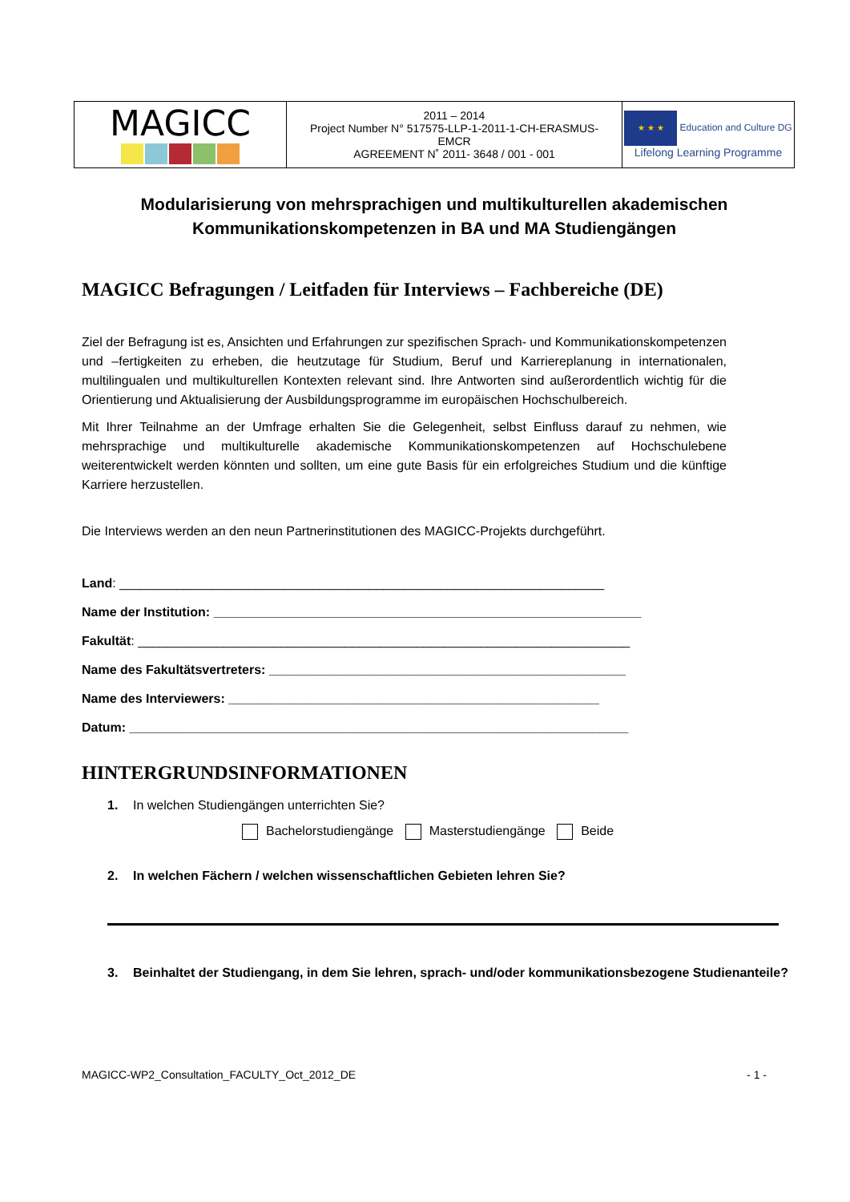| MAGICC | 2011 – 2014 Project Number N° 517575-LLP-1-2011-1-CH-ERASMUS- EMCR AGREEMENT N˚ 2011- 3648 / 001 - 001 | ★ ★ ★ Education and Culture DG Lifelong Learning Programme |
Modularisierung von mehrsprachigen und multikulturellen akademischen Kommunikationskompetenzen in BA und MA Studiengängen
MAGICC Befragungen / Leitfaden für Interviews – Fachbereiche (DE)
Ziel der Befragung ist es, Ansichten und Erfahrungen zur spezifischen Sprach- und Kommunikationskompetenzen und –fertigkeiten zu erheben, die heutzutage für Studium, Beruf und Karriereplanung in internationalen, multilingualen und multikulturellen Kontexten relevant sind. Ihre Antworten sind außerordentlich wichtig für die Orientierung und Aktualisierung der Ausbildungsprogramme im europäischen Hochschulbereich.
Mit Ihrer Teilnahme an der Umfrage erhalten Sie die Gelegenheit, selbst Einfluss darauf zu nehmen, wie mehrsprachige und multikulturelle akademische Kommunikationskompetenzen auf Hochschulebene weiterentwickelt werden könnten und sollten, um eine gute Basis für ein erfolgreiches Studium und die künftige Karriere herzustellen.
Die Interviews werden an den neun Partnerinstitutionen des MAGICC-Projekts durchgeführt.
Land: ____________________________________________________________________
Name der Institution: ____________________________________________________________
Fakultät: _____________________________________________________________________
Name des Fakultätsvertreters: __________________________________________________
Name des Interviewers: ____________________________________________________
Datum: ______________________________________________________________________
HINTERGRUNDSINFORMATIONEN
1. In welchen Studiengängen unterrichten Sie?
Bachelorstudiengänge Masterstudiengänge Beide
2. In welchen Fächern / welchen wissenschaftlichen Gebieten lehren Sie?
3. Beinhaltet der Studiengang, in dem Sie lehren, sprach- und/oder kommunikationsbezogene Studienanteile?
MAGICC-WP2_Consultation_FACULTY_Oct_2012_DE - 1 -